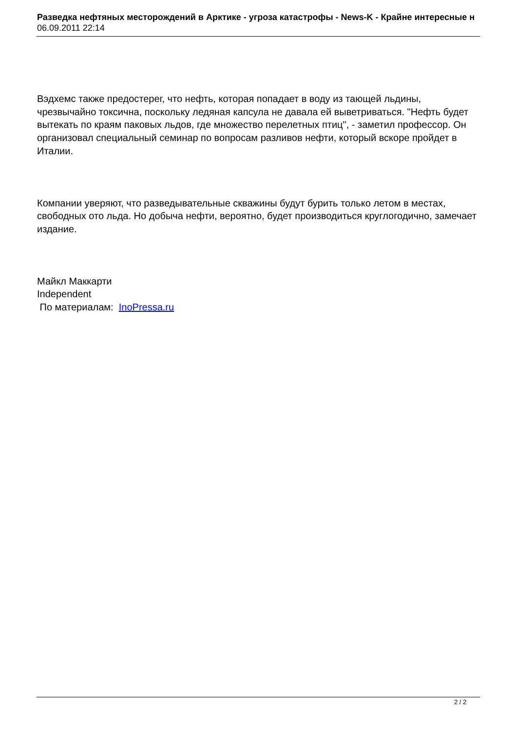Разведка нефтяных месторождений в Арктике - угроза катастрофы - News-K - Крайне интересные н
06.09.2011 22:14
Вэдхемс также предостерег, что нефть, которая попадает в воду из тающей льдины, чрезвычайно токсична, поскольку ледяная капсула не давала ей выветриваться. "Нефть будет вытекать по краям паковых льдов, где множество перелетных птиц", - заметил профессор. Он организовал специальный семинар по вопросам разливов нефти, который вскоре пройдет в Италии.
Компании уверяют, что разведывательные скважины будут бурить только летом в местах, свободных ото льда. Но добыча нефти, вероятно, будет производиться круглогодично, замечает издание.
Майкл Маккарти
Independent
По материалам: InoPressa.ru
2 / 2